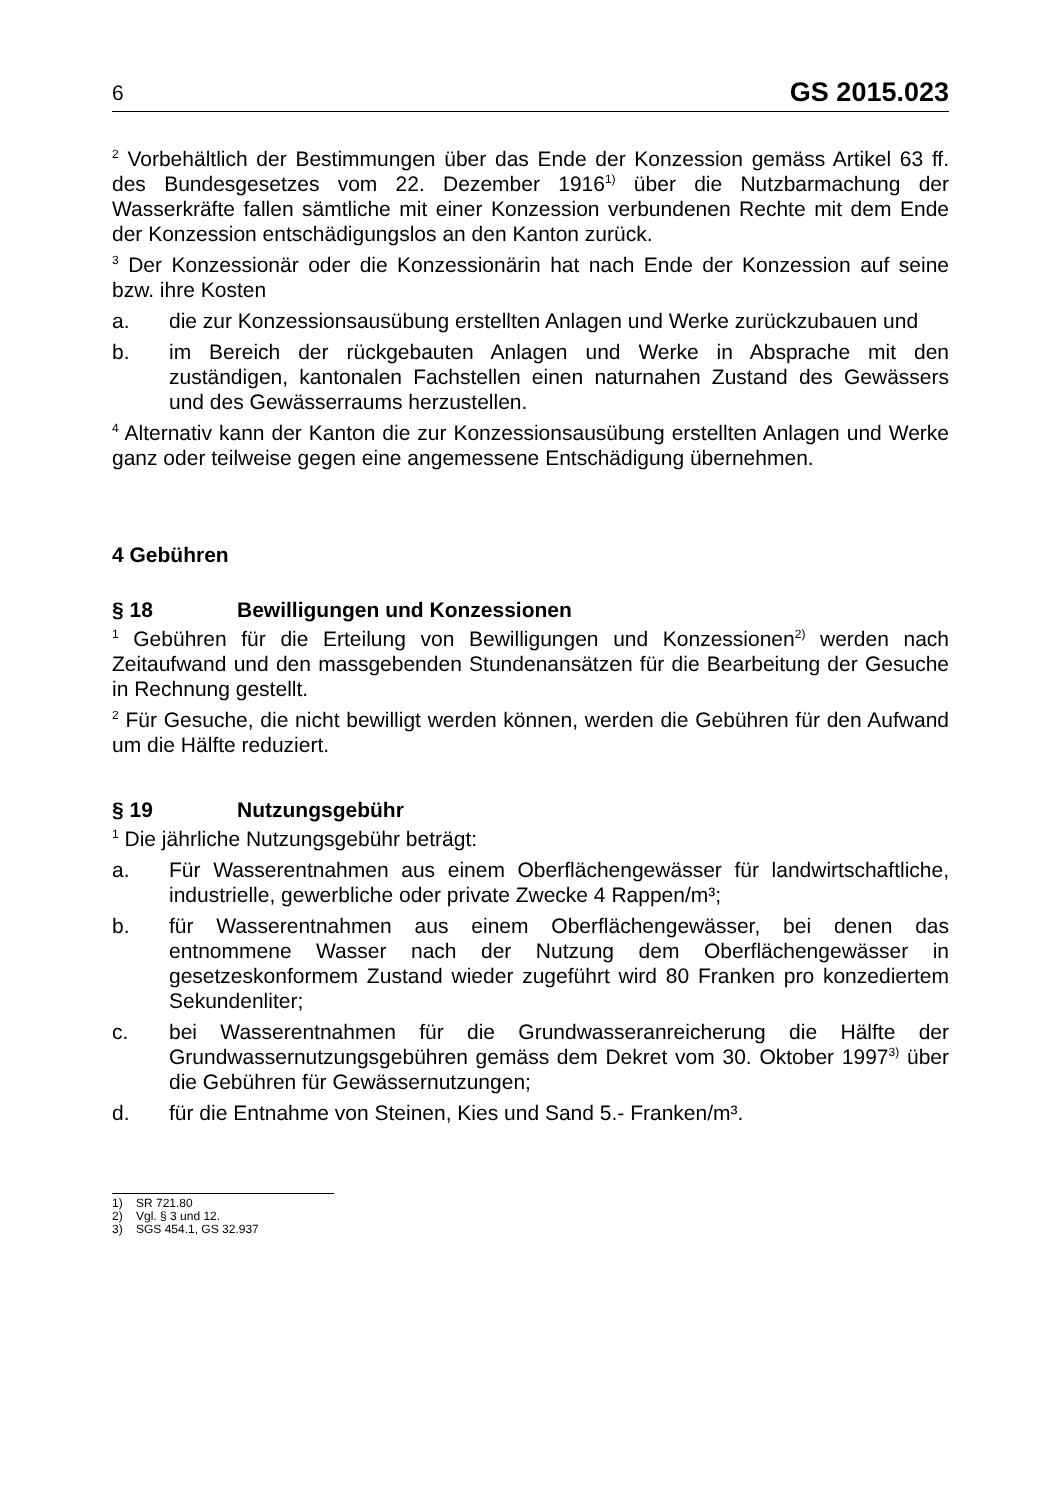6 GS 2015.023
<sup>2</sup> Vorbehältlich der Bestimmungen über das Ende der Konzession gemäss Artikel 63 ff. des Bundesgesetzes vom 22. Dezember 1916<sup>1)</sup> über die Nutzbarmachung der Wasserkräfte fallen sämtliche mit einer Konzession verbundenen Rechte mit dem Ende der Konzession entschädigungslos an den Kanton zurück.
<sup>3</sup> Der Konzessionär oder die Konzessionärin hat nach Ende der Konzession auf seine bzw. ihre Kosten
a. die zur Konzessionsausübung erstellten Anlagen und Werke zurückzubauen und
b. im Bereich der rückgebauten Anlagen und Werke in Absprache mit den zuständigen, kantonalen Fachstellen einen naturnahen Zustand des Gewässers und des Gewässerraums herzustellen.
<sup>4</sup> Alternativ kann der Kanton die zur Konzessionsausübung erstellten Anlagen und Werke ganz oder teilweise gegen eine angemessene Entschädigung übernehmen.
4 Gebühren
§ 18 Bewilligungen und Konzessionen
<sup>1</sup> Gebühren für die Erteilung von Bewilligungen und Konzessionen<sup>2)</sup> werden nach Zeitaufwand und den massgebenden Stundenansätzen für die Bearbeitung der Gesuche in Rechnung gestellt.
<sup>2</sup> Für Gesuche, die nicht bewilligt werden können, werden die Gebühren für den Aufwand um die Hälfte reduziert.
§ 19 Nutzungsgebühr
<sup>1</sup> Die jährliche Nutzungsgebühr beträgt:
a. Für Wasserentnahmen aus einem Oberflächengewässer für landwirtschaftliche, industrielle, gewerbliche oder private Zwecke 4 Rappen/m³;
b. für Wasserentnahmen aus einem Oberflächengewässer, bei denen das entnommene Wasser nach der Nutzung dem Oberflächengewässer in gesetzeskonformem Zustand wieder zugeführt wird 80 Franken pro konzediertem Sekundenliter;
c. bei Wasserentnahmen für die Grundwasseranreicherung die Hälfte der Grundwassernutzungsgebühren gemäss dem Dekret vom 30. Oktober 1997<sup>3)</sup> über die Gebühren für Gewässernutzungen;
d. für die Entnahme von Steinen, Kies und Sand 5.- Franken/m³.
1) SR 721.80
2) Vgl. § 3 und 12.
3) SGS 454.1, GS 32.937